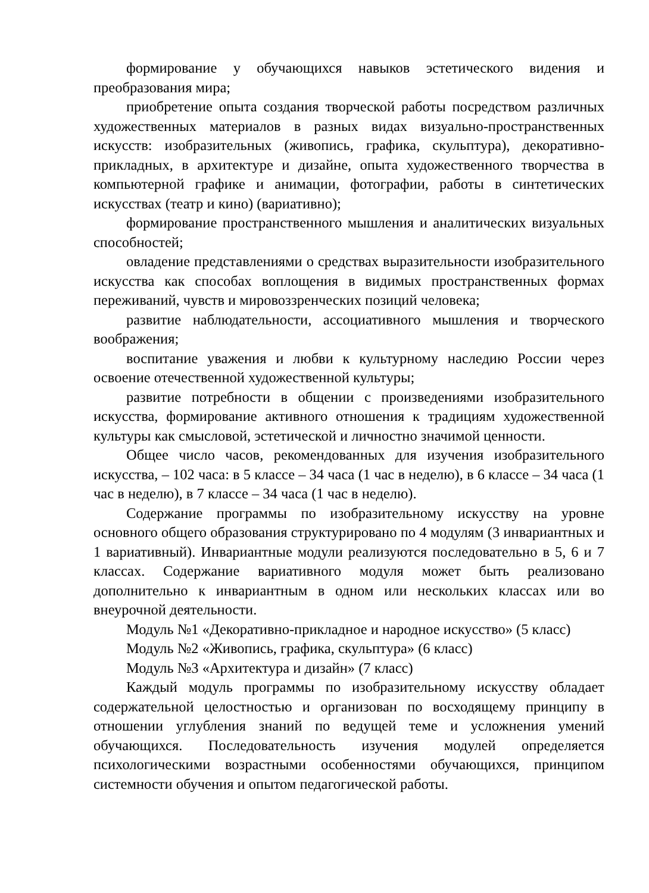формирование у обучающихся навыков эстетического видения и преобразования мира;
приобретение опыта создания творческой работы посредством различных художественных материалов в разных видах визуально-пространственных искусств: изобразительных (живопись, графика, скульптура), декоративно-прикладных, в архитектуре и дизайне, опыта художественного творчества в компьютерной графике и анимации, фотографии, работы в синтетических искусствах (театр и кино) (вариативно);
формирование пространственного мышления и аналитических визуальных способностей;
овладение представлениями о средствах выразительности изобразительного искусства как способах воплощения в видимых пространственных формах переживаний, чувств и мировоззренческих позиций человека;
развитие наблюдательности, ассоциативного мышления и творческого воображения;
воспитание уважения и любви к культурному наследию России через освоение отечественной художественной культуры;
развитие потребности в общении с произведениями изобразительного искусства, формирование активного отношения к традициям художественной культуры как смысловой, эстетической и личностно значимой ценности.
Общее число часов, рекомендованных для изучения изобразительного искусства, – 102 часа: в 5 классе – 34 часа (1 час в неделю), в 6 классе – 34 часа (1 час в неделю), в 7 классе – 34 часа (1 час в неделю).
Содержание программы по изобразительному искусству на уровне основного общего образования структурировано по 4 модулям (3 инвариантных и 1 вариативный). Инвариантные модули реализуются последовательно в 5, 6 и 7 классах. Содержание вариативного модуля может быть реализовано дополнительно к инвариантным в одном или нескольких классах или во внеурочной деятельности.
Модуль №1 «Декоративно-прикладное и народное искусство» (5 класс)
Модуль №2 «Живопись, графика, скульптура» (6 класс)
Модуль №3 «Архитектура и дизайн» (7 класс)
Каждый модуль программы по изобразительному искусству обладает содержательной целостностью и организован по восходящему принципу в отношении углубления знаний по ведущей теме и усложнения умений обучающихся. Последовательность изучения модулей определяется психологическими возрастными особенностями обучающихся, принципом системности обучения и опытом педагогической работы.